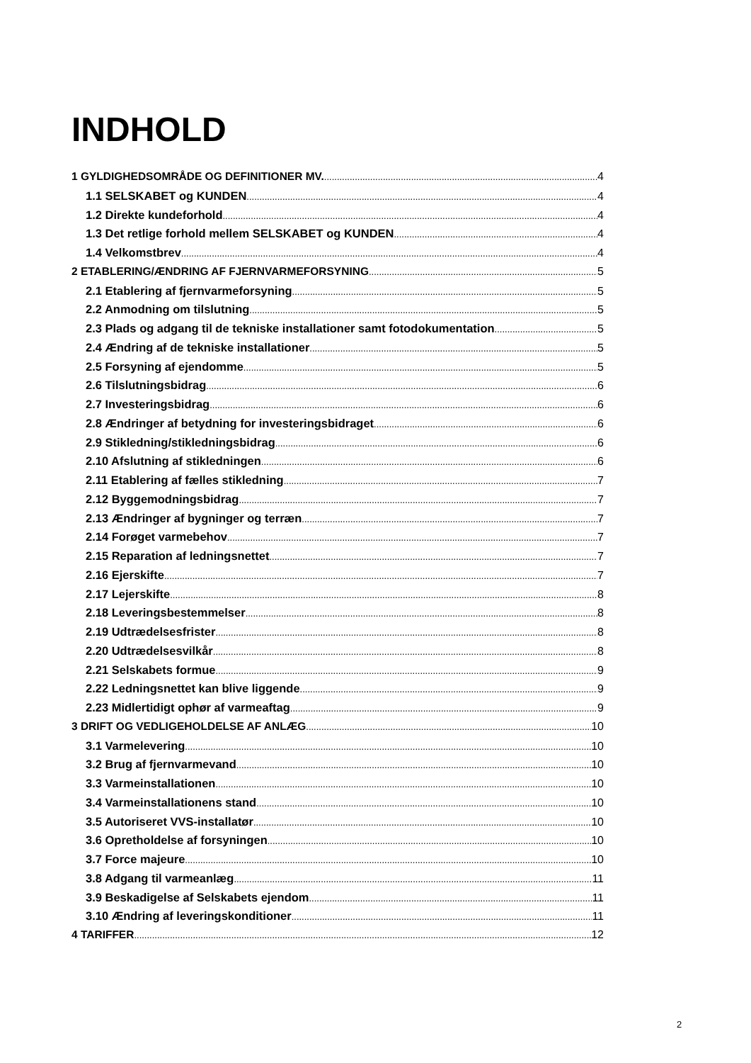INDHOLD
1 GYLDIGHEDSOMRÅDE OG DEFINITIONER MV. 4
1.1 SELSKABET og KUNDEN 4
1.2 Direkte kundeforhold 4
1.3 Det retlige forhold mellem SELSKABET og KUNDEN 4
1.4 Velkomstbrev 4
2 ETABLERING/ÆNDRING AF FJERNVARMEFORSYNING 5
2.1 Etablering af fjernvarmeforsyning 5
2.2 Anmodning om tilslutning 5
2.3 Plads og adgang til de tekniske installationer samt fotodokumentation 5
2.4 Ændring af de tekniske installationer 5
2.5 Forsyning af ejendomme 5
2.6 Tilslutningsbidrag 6
2.7 Investeringsbidrag 6
2.8 Ændringer af betydning for investeringsbidraget 6
2.9 Stikledning/stikledningsbidrag 6
2.10 Afslutning af stikledningen 6
2.11 Etablering af fælles stikledning 7
2.12 Byggemodningsbidrag 7
2.13 Ændringer af bygninger og terræn 7
2.14 Forøget varmebehov 7
2.15 Reparation af ledningsnettet 7
2.16 Ejerskifte 7
2.17 Lejerskifte 8
2.18 Leveringsbestemmelser 8
2.19 Udtrædelsesfrister 8
2.20 Udtrædelsesvilkår 8
2.21 Selskabets formue 9
2.22 Ledningsnettet kan blive liggende 9
2.23 Midlertidigt ophør af varmeaftag 9
3 DRIFT OG VEDLIGEHOLDELSE AF ANLÆG 10
3.1 Varmelevering 10
3.2 Brug af fjernvarmevand 10
3.3 Varmeinstallationen 10
3.4 Varmeinstallationens stand 10
3.5 Autoriseret VVS-installatør 10
3.6 Opretholdelse af forsyningen 10
3.7 Force majeure 10
3.8 Adgang til varmeanlæg 11
3.9 Beskadigelse af Selskabets ejendom 11
3.10 Ændring af leveringskonditioner 11
4 TARIFFER 12
2